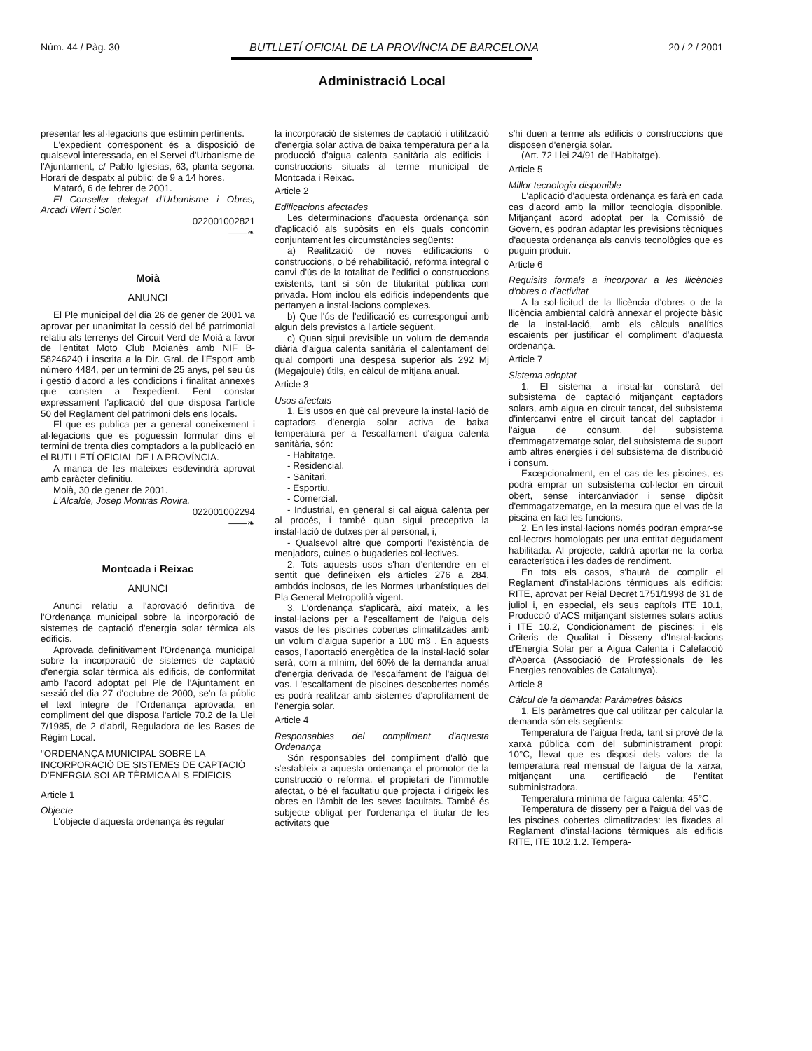Núm. 44 / Pàg. 30 BUTLLETÍ OFICIAL DE LA PROVÍNCIA DE BARCELONA 20 / 2 / 2001
Administració Local
presentar les al·legacions que estimin pertinents.
L'expedient corresponent és a disposició de qualsevol interessada, en el Servei d'Urbanisme de l'Ajuntament, c/ Pablo Iglesias, 63, planta segona. Horari de despatx al públic: de 9 a 14 hores.
Mataró, 6 de febrer de 2001.
El Conseller delegat d'Urbanisme i Obres, Arcadi Vilert i Soler.
022001002821
——❧
Moià
ANUNCI
El Ple municipal del dia 26 de gener de 2001 va aprovar per unanimitat la cessió del bé patrimonial relatiu als terrenys del Circuit Verd de Moià a favor de l'entitat Moto Club Moianès amb NIF B-58246240 i inscrita a la Dir. Gral. de l'Esport amb número 4484, per un termini de 25 anys, pel seu ús i gestió d'acord a les condicions i finalitat annexes que consten a l'expedient. Fent constar expressament l'aplicació del que disposa l'article 50 del Reglament del patrimoni dels ens locals.
El que es publica per a general coneixement i al·legacions que es poguessin formular dins el termini de trenta dies comptadors a la publicació en el BUTLLETÍ OFICIAL DE LA PROVÍNCIA.
A manca de les mateixes esdevindrà aprovat amb caràcter definitiu.
Moià, 30 de gener de 2001.
L'Alcalde, Josep Montràs Rovira.
022001002294
——❧
Montcada i Reixac
ANUNCI
Anunci relatiu a l'aprovació definitiva de l'Ordenança municipal sobre la incorporació de sistemes de captació d'energia solar tèrmica als edificis.
Aprovada definitivament l'Ordenança municipal sobre la incorporació de sistemes de captació d'energia solar tèrmica als edificis, de conformitat amb l'acord adoptat pel Ple de l'Ajuntament en sessió del dia 27 d'octubre de 2000, se'n fa públic el text íntegre de l'Ordenança aprovada, en compliment del que disposa l'article 70.2 de la Llei 7/1985, de 2 d'abril, Reguladora de les Bases de Règim Local.
"ORDENANÇA MUNICIPAL SOBRE LA INCORPORACIÓ DE SISTEMES DE CAPTACIÓ D'ENERGIA SOLAR TÈRMICA ALS EDIFICIS
Article 1
Objecte
L'objecte d'aquesta ordenança és regular
la incorporació de sistemes de captació i utilització d'energia solar activa de baixa temperatura per a la producció d'aigua calenta sanitària als edificis i construccions situats al terme municipal de Montcada i Reixac.
Article 2
Edificacions afectades
Les determinacions d'aquesta ordenança són d'aplicació als supòsits en els quals concorrin conjuntament les circumstàncies següents:
a) Realització de noves edificacions o construccions, o bé rehabilitació, reforma integral o canvi d'ús de la totalitat de l'edifici o construccions existents, tant si són de titularitat pública com privada. Hom inclou els edificis independents que pertanyen a instal·lacions complexes.
b) Que l'ús de l'edificació es correspongui amb algun dels previstos a l'article següent.
c) Quan sigui previsible un volum de demanda diària d'aigua calenta sanitària el calentament del qual comporti una despesa superior als 292 Mj (Megajoule) útils, en càlcul de mitjana anual.
Article 3
Usos afectats
1. Els usos en què cal preveure la instal·lació de captadors d'energia solar activa de baixa temperatura per a l'escalfament d'aigua calenta sanitària, són:
- Habitatge.
- Residencial.
- Sanitari.
- Esportiu.
- Comercial.
- Industrial, en general si cal aigua calenta per al procés, i també quan sigui preceptiva la instal·lació de dutxes per al personal, i,
- Qualsevol altre que comporti l'existència de menjadors, cuines o bugaderies col·lectives.
2. Tots aquests usos s'han d'entendre en el sentit que defineixen els articles 276 a 284, ambdós inclosos, de les Normes urbanístiques del Pla General Metropolità vigent.
3. L'ordenança s'aplicarà, així mateix, a les instal·lacions per a l'escalfament de l'aigua dels vasos de les piscines cobertes climatitzades amb un volum d'aigua superior a 100 m3 . En aquests casos, l'aportació energètica de la instal·lació solar serà, com a mínim, del 60% de la demanda anual d'energia derivada de l'escalfament de l'aigua del vas. L'escalfament de piscines descobertes només es podrà realitzar amb sistemes d'aprofitament de l'energia solar.
Article 4
Responsables del compliment d'aquesta Ordenança
Són responsables del compliment d'allò que s'estableix a aquesta ordenança el promotor de la construcció o reforma, el propietari de l'immoble afectat, o bé el facultatiu que projecta i dirigeix les obres en l'àmbit de les seves facultats. També és subjecte obligat per l'ordenança el titular de les activitats que
s'hi duen a terme als edificis o construccions que disposen d'energia solar.
(Art. 72 Llei 24/91 de l'Habitatge).
Article 5
Millor tecnologia disponible
L'aplicació d'aquesta ordenança es farà en cada cas d'acord amb la millor tecnologia disponible. Mitjançant acord adoptat per la Comissió de Govern, es podran adaptar les previsions tècniques d'aquesta ordenança als canvis tecnològics que es puguin produir.
Article 6
Requisits formals a incorporar a les llicències d'obres o d'activitat
A la sol·licitud de la llicència d'obres o de la llicència ambiental caldrà annexar el projecte bàsic de la instal·lació, amb els càlculs analítics escaients per justificar el compliment d'aquesta ordenança.
Article 7
Sistema adoptat
1. El sistema a instal·lar constarà del subsistema de captació mitjançant captadors solars, amb aigua en circuit tancat, del subsistema d'intercanvi entre el circuit tancat del captador i l'aigua de consum, del subsistema d'emmagatzematge solar, del subsistema de suport amb altres energies i del subsistema de distribució i consum.
Excepcionalment, en el cas de les piscines, es podrà emprar un subsistema col·lector en circuit obert, sense intercanviador i sense dipòsit d'emmagatzematge, en la mesura que el vas de la piscina en faci les funcions.
2. En les instal·lacions només podran emprar-se col·lectors homologats per una entitat degudament habilitada. Al projecte, caldrà aportar-ne la corba característica i les dades de rendiment.
En tots els casos, s'haurà de complir el Reglament d'instal·lacions tèrmiques als edificis: RITE, aprovat per Reial Decret 1751/1998 de 31 de juliol i, en especial, els seus capítols ITE 10.1, Producció d'ACS mitjançant sistemes solars actius i ITE 10.2, Condicionament de piscines: i els Criteris de Qualitat i Disseny d'Instal·lacions d'Energia Solar per a Aigua Calenta i Calefacció d'Aperca (Associació de Professionals de les Energies renovables de Catalunya).
Article 8
Càlcul de la demanda: Paràmetres bàsics
1. Els paràmetres que cal utilitzar per calcular la demanda són els següents:
Temperatura de l'aigua freda, tant si prové de la xarxa pública com del subministrament propi: 10°C, llevat que es disposi dels valors de la temperatura real mensual de l'aigua de la xarxa, mitjançant una certificació de l'entitat subministradora.
Temperatura mínima de l'aigua calenta: 45°C.
Temperatura de disseny per a l'aigua del vas de les piscines cobertes climatitzades: les fixades al Reglament d'instal·lacions tèrmiques als edificis RITE, ITE 10.2.1.2. Tempera-